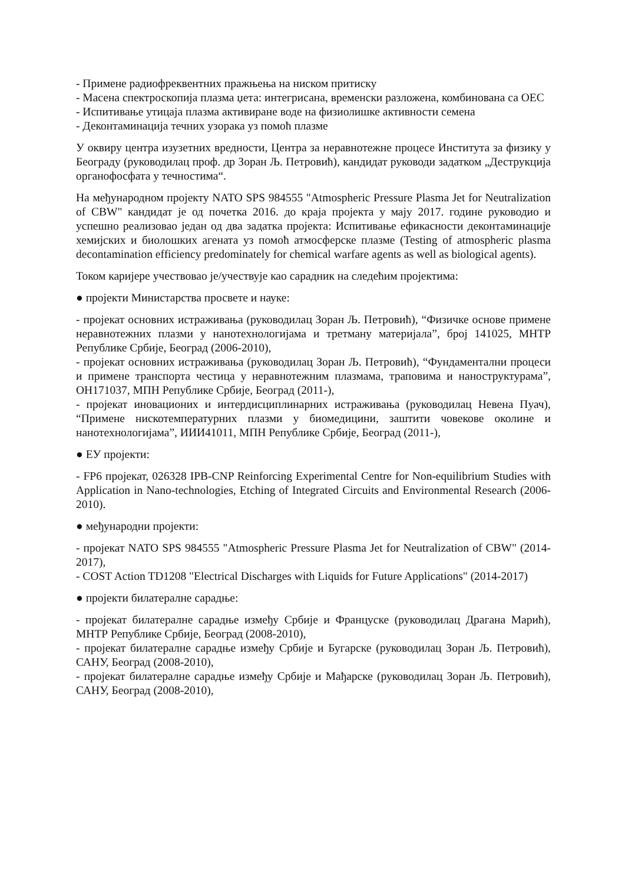- Примене радиофреквентних пражњења на ниском притиску
- Масена спектроскопија плазма џета: интегрисана, временски разложена, комбинована са ОЕС
- Испитивање утицаја плазма активиране воде на физиолишке активности семена
- Деконтаминација течних узорака уз помоћ плазме
У оквиру центра изузетних вредности, Центра за неравнотежне процесе Института за физику у Београду (руководилац проф. др Зоран Љ. Петровић), кандидат руководи задатком „Деструкција органофосфата у течностима“.
На међународном пројекту NATO SPS 984555 "Atmospheric Pressure Plasma Jet for Neutralization of CBW" кандидат је од почетка 2016. до краја пројекта у мају 2017. године руководио и успешно реализовао један од два задатка пројекта: Испитивање ефикасности деконтаминације хемијских и биолошких агената уз помоћ атмосферске плазме (Testing of atmospheric plasma decontamination efficiency predominately for chemical warfare agents as well as biological agents).
Током каријере учествовао је/учествује као сарадник на следећим пројектима:
● пројекти Министарства просвете и науке:
- пројекат основних истраживања (руководилац Зоран Љ. Петровић), “Физичке основе примене неравнотежних плазми у нанотехнологијама и третману материјала”, број 141025, МНТР Републике Србије, Београд (2006-2010),
- пројекат основних истраживања (руководилац Зоран Љ. Петровић), “Фундаментални процеси и примене транспорта честица у неравнотежним плазмама, траповима и наноструктурама”, ОН171037, МПН Републике Србије, Београд (2011-),
- пројекат иновационих и интердисциплинарних истраживања (руководилац Невена Пуач), “Примене нискотемпературних плазми у биомедицини, заштити човекове околине и нанотехнологијама”, ИИИ41011, МПН Републике Србије, Београд (2011-),
● ЕУ пројекти:
- FP6 пројекат, 026328 IPB-CNP Reinforcing Experimental Centre for Non-equilibrium Studies with Application in Nano-technologies, Etching of Integrated Circuits and Environmental Research (2006-2010).
● међународни пројекти:
- пројекат NATO SPS 984555 "Atmospheric Pressure Plasma Jet for Neutralization of CBW" (2014-2017),
- COST Action TD1208 "Electrical Discharges with Liquids for Future Applications" (2014-2017)
● пројекти билатералне сарадње:
- пројекат билатералне сарадње између Србије и Француске (руководилац Драгана Марић), МНТР Републике Србије, Београд (2008-2010),
- пројекат билатералне сарадње између Србије и Бугарске (руководилац Зоран Љ. Петровић), САНУ, Београд (2008-2010),
- пројекат билатералне сарадње између Србије и Мађарске (руководилац Зоран Љ. Петровић), САНУ, Београд (2008-2010),